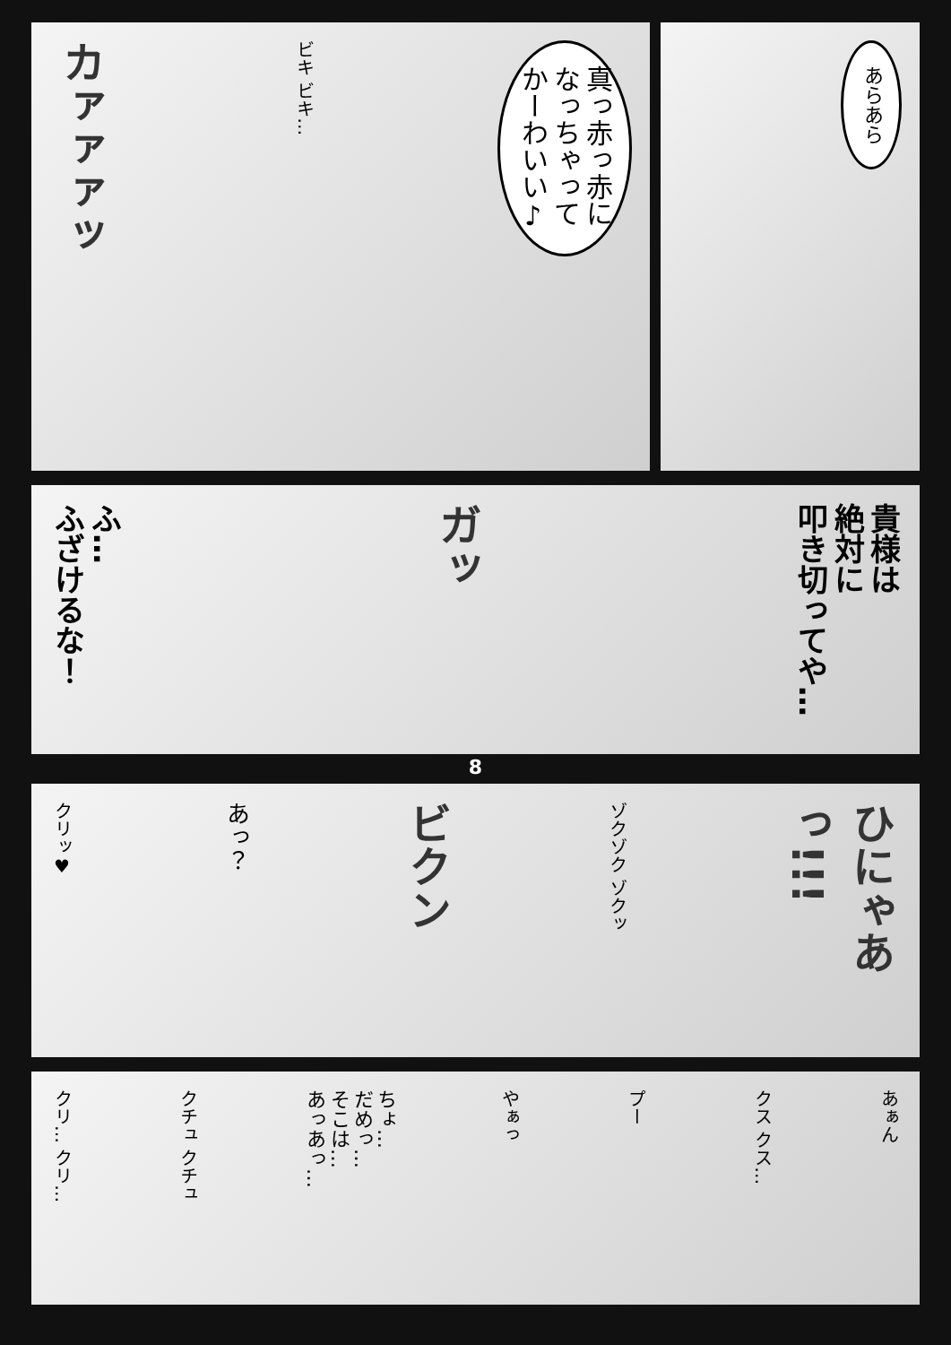カァァァッ
ビキ ビキ…
真っ赤っ赤に
なっちゃって
かーわいい♪
あらあら
ふ…
ふざけるな！
ガッ
貴様は
絶対に
叩き切ってや…
8
クリッ♥
あっ？
ビクン
ゾクゾク ゾクッ
ひにゃあっ!!!
クリ… クリ…
クチュ クチュ
ちょ…
だめっ…
そこは…
あっあっ…
やぁっ
プー
クス クス…
あぁん